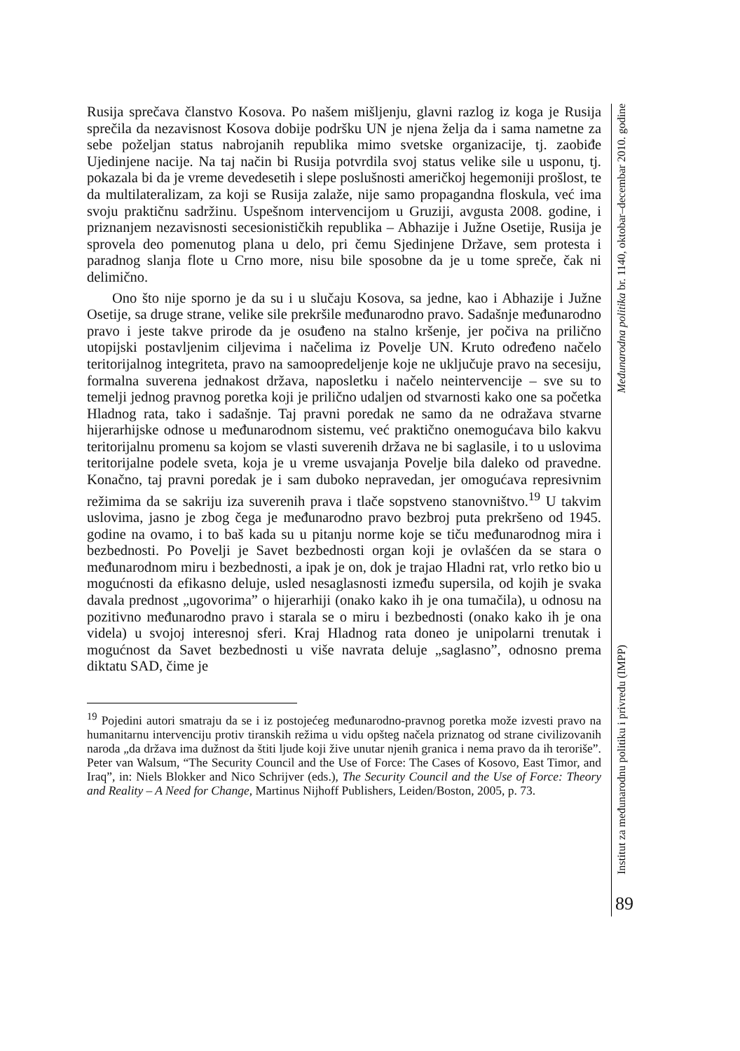Rusija sprečava članstvo Kosova. Po našem mišljenju, glavni razlog iz koga je Rusija sprečila da nezavisnost Kosova dobije podršku UN je njena želja da i sama nametne za sebe poželjan status nabrojanih republika mimo svetske organizacije, tj. zaobiđe Ujedinjene nacije. Na taj način bi Rusija potvrdila svoj status velike sile u usponu, tj. pokazala bi da je vreme devedesetih i slepe poslušnosti američkoj hegemoniji prošlost, te da multilateralizam, za koji se Rusija zalaže, nije samo propagandna floskula, već ima svoju praktičnu sadržinu. Uspešnom intervencijom u Gruziji, avgusta 2008. godine, i priznanjem nezavisnosti secesionističkih republika – Abhazije i Južne Osetije, Rusija je sprovela deo pomenutog plana u delo, pri čemu Sjedinjene Države, sem protesta i paradnog slanja flote u Crno more, nisu bile sposobne da je u tome spreče, čak ni delimično.
Ono što nije sporno je da su i u slučaju Kosova, sa jedne, kao i Abhazije i Južne Osetije, sa druge strane, velike sile prekršile međunarodno pravo. Sadašnje međunarodno pravo i jeste takve prirode da je osuđeno na stalno kršenje, jer počiva na prilično utopijski postavljenim ciljevima i načelima iz Povelje UN. Kruto određeno načelo teritorijalnog integriteta, pravo na samoopredeljenje koje ne uključuje pravo na secesiju, formalna suverena jednakost država, naposletku i načelo neintervencije – sve su to temelji jednog pravnog poretka koji je prilično udaljen od stvarnosti kako one sa početka Hladnog rata, tako i sadašnje. Taj pravni poredak ne samo da ne odražava stvarne hijerarhijske odnose u međunarodnom sistemu, već praktično onemogućava bilo kakvu teritorijalnu promenu sa kojom se vlasti suverenih država ne bi saglasile, i to u uslovima teritorijalne podele sveta, koja je u vreme usvajanja Povelje bila daleko od pravedne. Konačno, taj pravni poredak je i sam duboko nepravedan, jer omogućava represivnim režimima da se sakriju iza suverenih prava i tlače sopstveno stanovništvo.<sup>19</sup> U takvim uslovima, jasno je zbog čega je međunarodno pravo bezbroj puta prekršeno od 1945. godine na ovamo, i to baš kada su u pitanju norme koje se tiču međunarodnog mira i bezbednosti. Po Povelji je Savet bezbednosti organ koji je ovlašćen da se stara o međunarodnom miru i bezbednosti, a ipak je on, dok je trajao Hladni rat, vrlo retko bio u mogućnosti da efikasno deluje, usled nesaglasnosti između supersila, od kojih je svaka davala prednost „ugovorima” o hijerarhiji (onako kako ih je ona tumačila), u odnosu na pozitivno međunarodno pravo i starala se o miru i bezbednosti (onako kako ih je ona videla) u svojoj interesnoj sferi. Kraj Hladnog rata doneo je unipolarni trenutak i mogućnost da Savet bezbednosti u više navrata deluje „saglasno”, odnosno prema diktatu SAD, čime je
<sup>19</sup> Pojedini autori smatraju da se i iz postojećeg međunarodno-pravnog poretka može izvesti pravo na humanitarnu intervenciju protiv tiranskih režima u vidu opšteg načela priznatog od strane civilizovanih naroda „da država ima dužnost da štiti ljude koji žive unutar njenih granica i nema pravo da ih teroriše”. Peter van Walsum, “The Security Council and the Use of Force: The Cases of Kosovo, East Timor, and Iraq”, in: Niels Blokker and Nico Schrijver (eds.), The Security Council and the Use of Force: Theory and Reality – A Need for Change, Martinus Nijhoff Publishers, Leiden/Boston, 2005, p. 73.
Institut za međunarodnu politiku i privredu (IMPP) Međunarodna politika br. 1140, oktobar–decembar 2010. godine
89